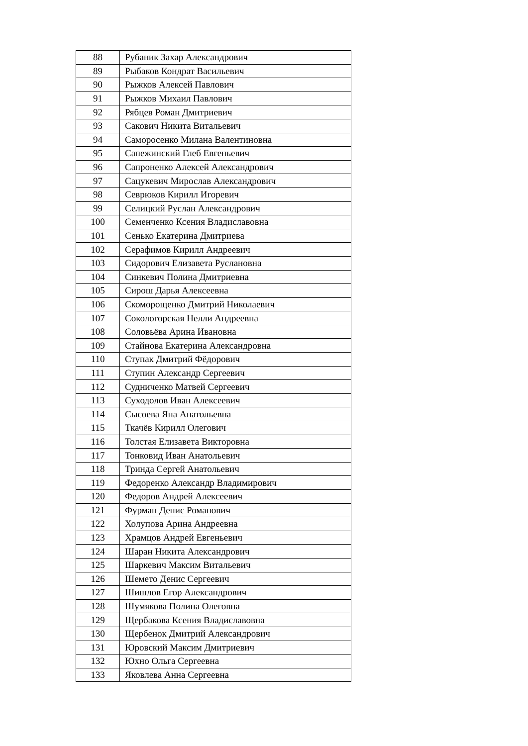| 88 | Рубаник Захар Александрович |
| 89 | Рыбаков Кондрат Васильевич |
| 90 | Рыжков Алексей Павлович |
| 91 | Рыжков Михаил Павлович |
| 92 | Рябцев Роман Дмитриевич |
| 93 | Сакович Никита Витальевич |
| 94 | Саморосенко Милана Валентиновна |
| 95 | Сапежинский Глеб Евгеньевич |
| 96 | Сапроненко Алексей Александрович |
| 97 | Сацукевич Мирослав Александрович |
| 98 | Севрюков Кирилл Игоревич |
| 99 | Селицкий Руслан Александрович |
| 100 | Семенченко Ксения Владиславовна |
| 101 | Сенько Екатерина Дмитриева |
| 102 | Серафимов Кирилл Андреевич |
| 103 | Сидорович Елизавета Руслановна |
| 104 | Синкевич Полина Дмитриевна |
| 105 | Сирош Дарья Алексеевна |
| 106 | Скоморощенко Дмитрий Николаевич |
| 107 | Сокологорская Нелли Андреевна |
| 108 | Соловьёва Арина Ивановна |
| 109 | Стайнова Екатерина Александровна |
| 110 | Ступак Дмитрий Фёдорович |
| 111 | Ступин Александр Сергеевич |
| 112 | Судниченко Матвей Сергеевич |
| 113 | Суходолов Иван Алексеевич |
| 114 | Сысоева Яна Анатольевна |
| 115 | Ткачёв Кирилл Олегович |
| 116 | Толстая Елизавета Викторовна |
| 117 | Тонковид Иван Анатольевич |
| 118 | Тринда Сергей Анатольевич |
| 119 | Федоренко Александр Владимирович |
| 120 | Федоров Андрей Алексеевич |
| 121 | Фурман Денис Романович |
| 122 | Холупова Арина Андреевна |
| 123 | Храмцов Андрей Евгеньевич |
| 124 | Шаран Никита Александрович |
| 125 | Шаркевич Максим Витальевич |
| 126 | Шемето Денис Сергеевич |
| 127 | Шишлов Егор Александрович |
| 128 | Шумякова Полина Олеговна |
| 129 | Щербакова Ксения Владиславовна |
| 130 | Щербенок Дмитрий Александрович |
| 131 | Юровский Максим Дмитриевич |
| 132 | Юхно Ольга Сергеевна |
| 133 | Яковлева Анна Сергеевна |